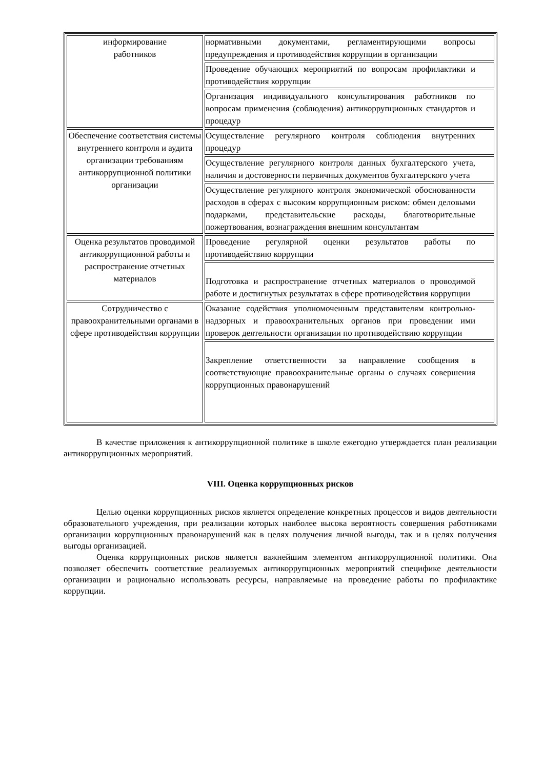| информирование работников | нормативными документами, регламентирующими вопросы предупреждения и противодействия коррупции в организации |
| | Проведение обучающих мероприятий по вопросам профилактики и противодействия коррупции |
| | Организация индивидуального консультирования работников по вопросам применения (соблюдения) антикоррупционных стандартов и процедур |
| Обеспечение соответствия системы внутреннего контроля и аудита организации требованиям антикоррупционной политики организации | Осуществление регулярного контроля соблюдения внутренних процедур |
| | Осуществление регулярного контроля данных бухгалтерского учета, наличия и достоверности первичных документов бухгалтерского учета |
| | Осуществление регулярного контроля экономической обоснованности расходов в сферах с высоким коррупционным риском: обмен деловыми подарками, представительские расходы, благотворительные пожертвования, вознаграждения внешним консультантам |
| Оценка результатов проводимой антикоррупционной работы и распространение отчетных материалов | Проведение регулярной оценки результатов работы по противодействию коррупции |
| | Подготовка и распространение отчетных материалов о проводимой работе и достигнутых результатах в сфере противодействия коррупции |
| Сотрудничество с правоохранительными органами в сфере противодействия коррупции | Оказание содействия уполномоченным представителям контрольно-надзорных и правоохранительных органов при проведении ими проверок деятельности организации по противодействию коррупции |
| | Закрепление ответственности за направление сообщения в соответствующие правоохранительные органы о случаях совершения коррупционных правонарушений |
В качестве приложения к антикоррупционной политике в школе ежегодно утверждается план реализации антикоррупционных мероприятий.
VIII. Оценка коррупционных рисков
Целью оценки коррупционных рисков является определение конкретных процессов и видов деятельности образовательного учреждения, при реализации которых наиболее высока вероятность совершения работниками организации коррупционных правонарушений как в целях получения личной выгоды, так и в целях получения выгоды организацией.
Оценка коррупционных рисков является важнейшим элементом антикоррупционной политики. Она позволяет обеспечить соответствие реализуемых антикоррупционных мероприятий специфике деятельности организации и рационально использовать ресурсы, направляемые на проведение работы по профилактике коррупции.